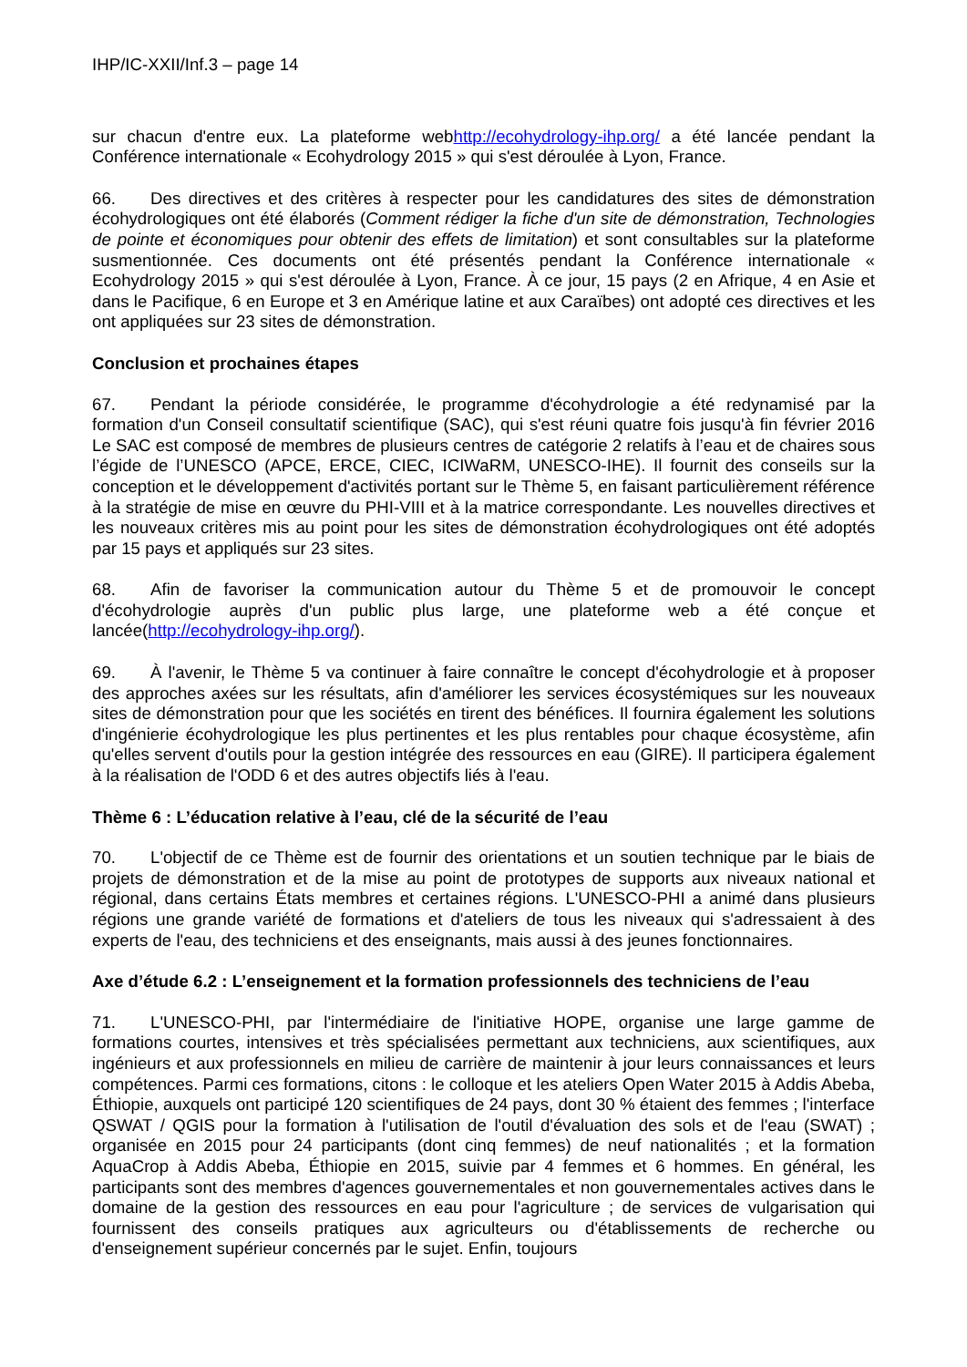IHP/IC-XXII/Inf.3 – page 14
sur chacun d'entre eux. La plateforme webhttp://ecohydrology-ihp.org/ a été lancée pendant la Conférence internationale « Ecohydrology 2015 » qui s'est déroulée à Lyon, France.
66. Des directives et des critères à respecter pour les candidatures des sites de démonstration écohydrologiques ont été élaborés (Comment rédiger la fiche d'un site de démonstration, Technologies de pointe et économiques pour obtenir des effets de limitation) et sont consultables sur la plateforme susmentionnée. Ces documents ont été présentés pendant la Conférence internationale « Ecohydrology 2015 » qui s'est déroulée à Lyon, France. À ce jour, 15 pays (2 en Afrique, 4 en Asie et dans le Pacifique, 6 en Europe et 3 en Amérique latine et aux Caraïbes) ont adopté ces directives et les ont appliquées sur 23 sites de démonstration.
Conclusion et prochaines étapes
67. Pendant la période considérée, le programme d'écohydrologie a été redynamisé par la formation d'un Conseil consultatif scientifique (SAC), qui s'est réuni quatre fois jusqu'à fin février 2016 Le SAC est composé de membres de plusieurs centres de catégorie 2 relatifs à l’eau et de chaires sous l’égide de l’UNESCO (APCE, ERCE, CIEC, ICIWaRM, UNESCO-IHE). Il fournit des conseils sur la conception et le développement d'activités portant sur le Thème 5, en faisant particulièrement référence à la stratégie de mise en œuvre du PHI-VIII et à la matrice correspondante. Les nouvelles directives et les nouveaux critères mis au point pour les sites de démonstration écohydrologiques ont été adoptés par 15 pays et appliqués sur 23 sites.
68. Afin de favoriser la communication autour du Thème 5 et de promouvoir le concept d'écohydrologie auprès d'un public plus large, une plateforme web a été conçue et lancée(http://ecohydrology-ihp.org/).
69. À l'avenir, le Thème 5 va continuer à faire connaître le concept d'écohydrologie et à proposer des approches axées sur les résultats, afin d'améliorer les services écosystémiques sur les nouveaux sites de démonstration pour que les sociétés en tirent des bénéfices. Il fournira également les solutions d'ingénierie écohydrologique les plus pertinentes et les plus rentables pour chaque écosystème, afin qu'elles servent d'outils pour la gestion intégrée des ressources en eau (GIRE). Il participera également à la réalisation de l'ODD 6 et des autres objectifs liés à l'eau.
Thème 6 : L’éducation relative à l’eau, clé de la sécurité de l’eau
70. L'objectif de ce Thème est de fournir des orientations et un soutien technique par le biais de projets de démonstration et de la mise au point de prototypes de supports aux niveaux national et régional, dans certains États membres et certaines régions. L'UNESCO-PHI a animé dans plusieurs régions une grande variété de formations et d'ateliers de tous les niveaux qui s'adressaient à des experts de l'eau, des techniciens et des enseignants, mais aussi à des jeunes fonctionnaires.
Axe d’étude 6.2 : L’enseignement et la formation professionnels des techniciens de l’eau
71. L'UNESCO-PHI, par l'intermédiaire de l'initiative HOPE, organise une large gamme de formations courtes, intensives et très spécialisées permettant aux techniciens, aux scientifiques, aux ingénieurs et aux professionnels en milieu de carrière de maintenir à jour leurs connaissances et leurs compétences. Parmi ces formations, citons : le colloque et les ateliers Open Water 2015 à Addis Abeba, Éthiopie, auxquels ont participé 120 scientifiques de 24 pays, dont 30 % étaient des femmes ; l'interface QSWAT / QGIS pour la formation à l'utilisation de l'outil d'évaluation des sols et de l'eau (SWAT) ; organisée en 2015 pour 24 participants (dont cinq femmes) de neuf nationalités ; et la formation AquaCrop à Addis Abeba, Éthiopie en 2015, suivie par 4 femmes et 6 hommes. En général, les participants sont des membres d'agences gouvernementales et non gouvernementales actives dans le domaine de la gestion des ressources en eau pour l'agriculture ; de services de vulgarisation qui fournissent des conseils pratiques aux agriculteurs ou d'établissements de recherche ou d'enseignement supérieur concernés par le sujet. Enfin, toujours